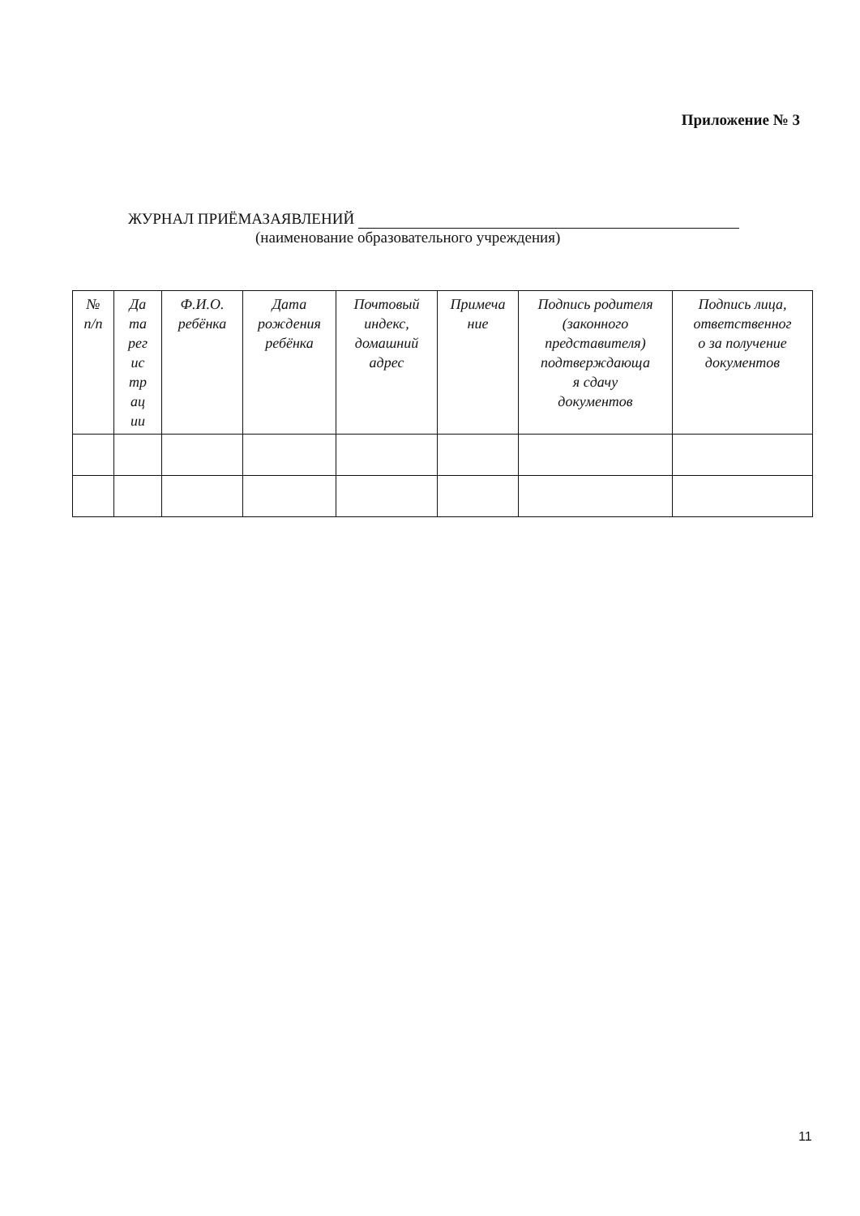Приложение № 3
ЖУРНАЛ ПРИЁМАЗАЯВЛЕНИЙ
(наименование образовательного учреждения)
| № п/п | Да та рег ис тр ац ии | Ф.И.О. ребёнка | Дата рождения ребёнка | Почтовый индекс, домашний адрес | Примеча ние | Подпись родителя (законного представителя) подтверждающа я сдачу документов | Подпись лица, ответственног о за получение документов |
| --- | --- | --- | --- | --- | --- | --- | --- |
11